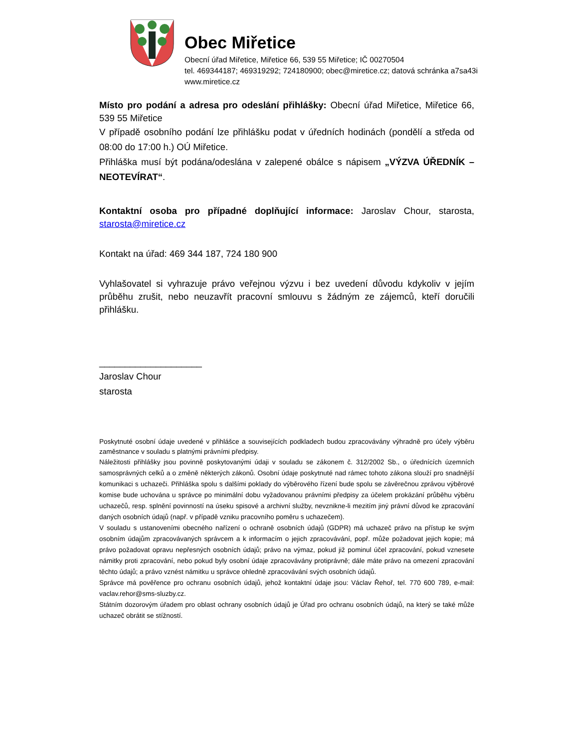Obec Miřetice
Obecní úřad Miřetice, Miřetice 66, 539 55 Miřetice; IČ 00270504
tel. 469344187; 469319292; 724180900; obec@miretice.cz; datová schránka a7sa43i
www.miretice.cz
Místo pro podání a adresa pro odeslání přihlášky: Obecní úřad Miřetice, Miřetice 66, 539 55 Miřetice
V případě osobního podání lze přihlášku podat v úředních hodinách (pondělí a středa od 08:00 do 17:00 h.) OÚ Miřetice.
Přihláška musí být podána/odeslána v zalepené obálce s nápisem „VÝZVA ÚŘEDNÍK – NEOTEVÍRAT“.
Kontaktní osoba pro případné doplňující informace: Jaroslav Chour, starosta, starosta@miretice.cz
Kontakt na úřad: 469 344 187, 724 180 900
Vyhlašovatel si vyhrazuje právo veřejnou výzvu i bez uvedení důvodu kdykoliv v jejím průběhu zrušit, nebo neuzavřít pracovní smlouvu s žádným ze zájemců, kteří doručili přihlášku.
____________________
Jaroslav Chour
starosta
Poskytnuté osobní údaje uvedené v přihlášce a souvisejících podkladech budou zpracovávány výhradně pro účely výběru zaměstnance v souladu s platnými právními předpisy.
Náležitosti přihlášky jsou povinně poskytovanými údaji v souladu se zákonem č. 312/2002 Sb., o úřednících územních samosprávných celků a o změně některých zákonů. Osobní údaje poskytnuté nad rámec tohoto zákona slouží pro snadnější komunikaci s uchazeči. Přihláška spolu s dalšími poklady do výběrového řízení bude spolu se závěrečnou zprávou výběrové komise bude uchována u správce po minimální dobu vyžadovanou právními předpisy za účelem prokázání průběhu výběru uchazečů, resp. splnění povinností na úseku spisové a archivní služby, nevznikne-li mezitím jiný právní důvod ke zpracování daných osobních údajů (např. v případě vzniku pracovního poměru s uchazečem).
V souladu s ustanoveními obecného nařízení o ochraně osobních údajů (GDPR) má uchazeč právo na přístup ke svým osobním údajům zpracovávaných správcem a k informacím o jejich zpracovávání, popř. může požadovat jejich kopie; má právo požadovat opravu nepřesných osobních údajů; právo na výmaz, pokud již pominul účel zpracování, pokud vznesete námitky proti zpracování, nebo pokud byly osobní údaje zpracovávány protiprávně; dále máte právo na omezení zpracování těchto údajů; a právo vznést námitku u správce ohledně zpracovávání svých osobních údajů.
Správce má pověřence pro ochranu osobních údajů, jehož kontaktní údaje jsou: Václav Řehoř, tel. 770 600 789, e-mail: vaclav.rehor@sms-sluzby.cz.
Státním dozorovým úřadem pro oblast ochrany osobních údajů je Úřad pro ochranu osobních údajů, na který se také může uchazeč obrátit se stížností.